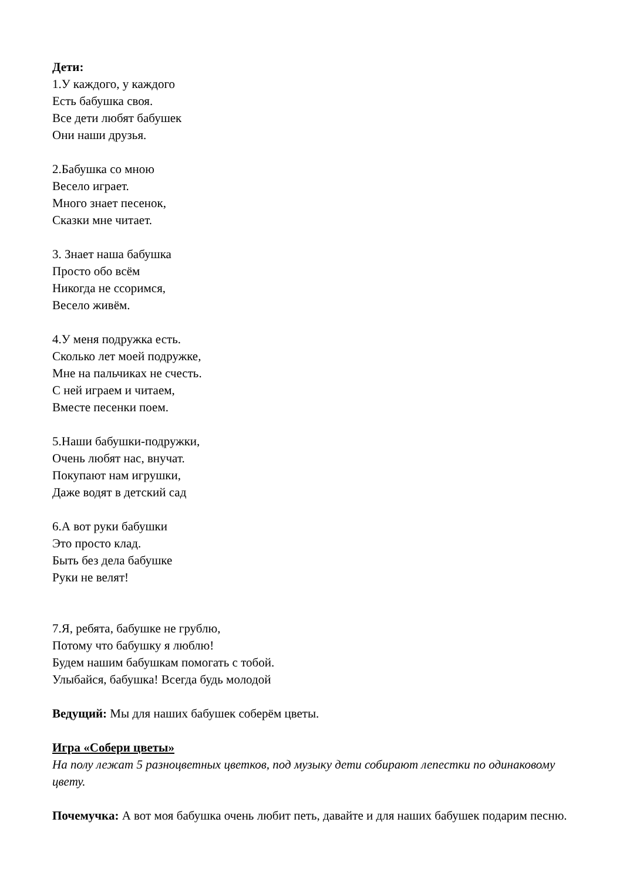Дети:
1.У каждого, у каждого
Есть бабушка своя.
Все дети любят бабушек
Они наши друзья.
2.Бабушка со мною
Весело играет.
Много знает песенок,
Сказки мне читает.
3. Знает наша бабушка
Просто обо всём
Никогда не ссоримся,
Весело живём.
4.У меня подружка есть.
Сколько лет моей подружке,
Мне на пальчиках не счесть.
С ней играем и читаем,
Вместе песенки поем.
5.Наши бабушки-подружки,
Очень любят нас, внучат.
Покупают нам игрушки,
Даже водят в детский сад
6.А вот руки бабушки
Это просто клад.
Быть без дела бабушке
Руки не велят!
7.Я, ребята, бабушке не грублю,
Потому что бабушку я люблю!
Будем нашим бабушкам помогать с тобой.
Улыбайся, бабушка! Всегда будь молодой
Ведущий: Мы для наших бабушек соберём цветы.
Игра «Собери цветы»
На полу лежат 5 разноцветных цветков, под музыку дети собирают лепестки по одинаковому цвету.
Почемучка: А вот моя бабушка очень любит петь, давайте и для наших бабушек подарим песню.